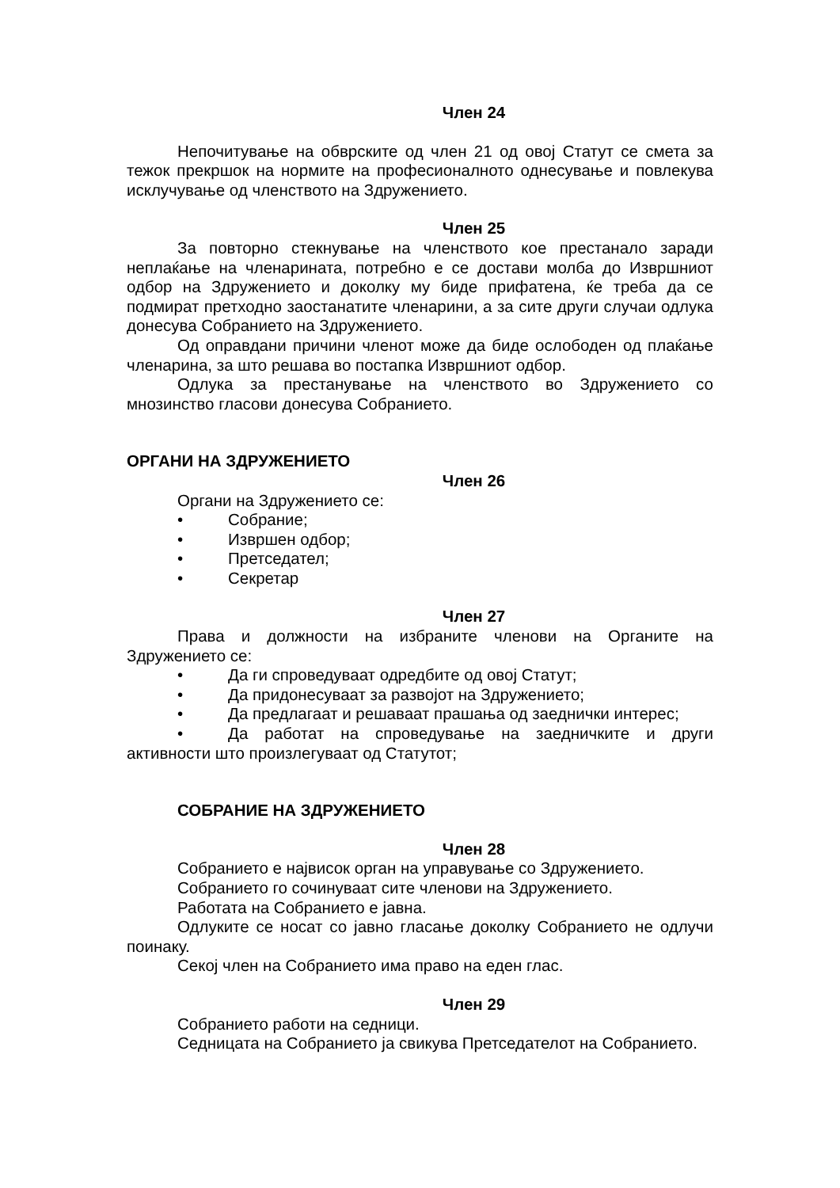Член 24
Непочитување на обврските од член 21 од овој Статут се смета за тежок прекршок на нормите на професионалното однесување и повлекува исклучување од членството на Здружението.
Член 25
За повторно стекнување на членството кое престанало заради неплаќање на членарината, потребно е се достави молба до Извршниот одбор на Здружението и доколку му биде прифатена, ќе треба да се подмират претходно заостанатите членарини, а за сите други случаи одлука донесува Собранието на Здружението.
Од оправдани причини членот може да биде ослободен од плаќање членарина, за што решава во постапка Извршниот одбор.
Одлука за престанување на членството во Здружението со мнозинство гласови донесува Собранието.
ОРГАНИ НА ЗДРУЖЕНИЕТО
Член 26
Органи на Здружението се:
• Собрание;
• Извршен одбор;
• Претседател;
• Секретар
Член 27
Права и должности на избраните членови на Органите на Здружението се:
• Да ги спроведуваат одредбите од овој Статут;
• Да придонесуваат за развојот на Здружението;
• Да предлагаат и решаваат прашања од заеднички интерес;
• Да работат на спроведување на заедничките и други активности што произлегуваат од Статутот;
СОБРАНИЕ НА ЗДРУЖЕНИЕТО
Член 28
Собранието е највисок орган на управување со Здружението.
Собранието го сочинуваат сите членови на Здружението.
Работата на Собранието е јавна.
Одлуките се носат со јавно гласање доколку Собранието не одлучи поинаку.
Секој член на Собранието има право на еден глас.
Член 29
Собранието работи на седници.
Седницата на Собранието ја свикува Претседателот на Собранието.